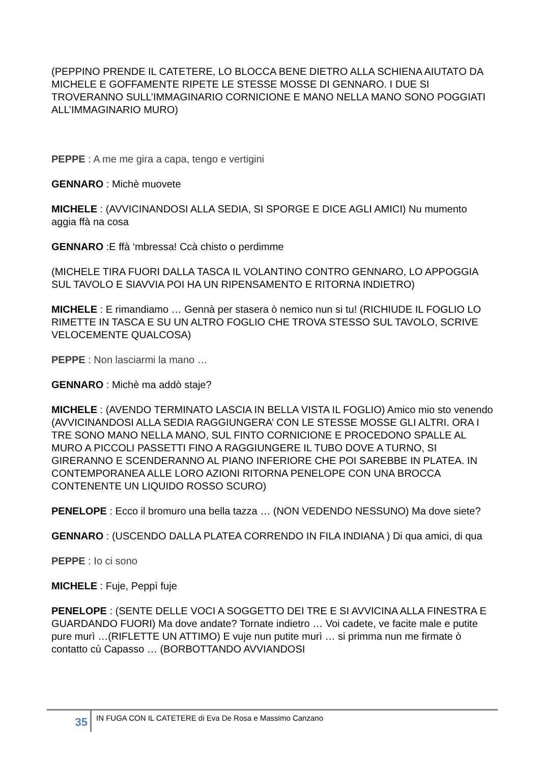(PEPPINO PRENDE IL CATETERE, LO BLOCCA BENE DIETRO ALLA SCHIENA AIUTATO DA MICHELE E GOFFAMENTE RIPETE LE STESSE MOSSE DI GENNARO. I DUE SI TROVERANNO SULL’IMMAGINARIO CORNICIONE E MANO NELLA MANO SONO POGGIATI ALL’IMMAGINARIO MURO)
PEPPE : A me me gira a capa, tengo e vertigini
GENNARO : Michè muovete
MICHELE : (AVVICINANDOSI ALLA SEDIA, SI SPORGE E DICE AGLI AMICI) Nu mumento aggia ffà na cosa
GENNARO :E ffà ‘mbressa! Ccà chisto o perdimme
(MICHELE TIRA FUORI DALLA TASCA IL VOLANTINO CONTRO GENNARO, LO APPOGGIA SUL TAVOLO E SIAVVIA POI HA UN RIPENSAMENTO E RITORNA INDIETRO)
MICHELE : E rimandiamo … Gennà per stasera ò nemico nun si tu! (RICHIUDE IL FOGLIO LO RIMETTE IN TASCA E SU UN ALTRO FOGLIO CHE TROVA STESSO SUL TAVOLO, SCRIVE VELOCEMENTE QUALCOSA)
PEPPE : Non lasciarmi la mano …
GENNARO : Michè ma addò staje?
MICHELE : (AVENDO TERMINATO LASCIA IN BELLA VISTA IL FOGLIO) Amico mio sto venendo (AVVICINANDOSI ALLA SEDIA RAGGIUNGERA’ CON LE STESSE MOSSE GLI ALTRI. ORA I TRE SONO MANO NELLA MANO, SUL FINTO CORNICIONE E PROCEDONO SPALLE AL MURO A PICCOLI PASSETTI FINO A RAGGIUNGERE IL TUBO DOVE A TURNO, SI GIRERANNO E SCENDERANNO AL PIANO INFERIORE CHE POI SAREBBE IN PLATEA. IN CONTEMPORANEA ALLE LORO AZIONI RITORNA PENELOPE CON UNA BROCCA CONTENENTE UN LIQUIDO ROSSO SCURO)
PENELOPE : Ecco il bromuro una bella tazza … (NON VEDENDO NESSUNO) Ma dove siete?
GENNARO : (USCENDO DALLA PLATEA CORRENDO IN FILA INDIANA ) Di qua amici, di qua
PEPPE : Io ci sono
MICHELE : Fuje, Peppì fuje
PENELOPE : (SENTE DELLE VOCI A SOGGETTO DEI TRE E SI AVVICINA ALLA FINESTRA E GUARDANDO FUORI) Ma dove andate? Tornate indietro … Voi cadete, ve facite male e putite pure murì …(RIFLETTE UN ATTIMO) E vuje nun putite murì … si primma nun me firmate ò contatto cù Capasso … (BORBOTTANDO AVVIANDOSI
35
IN FUGA CON IL CATETERE di Eva De Rosa e Massimo Canzano